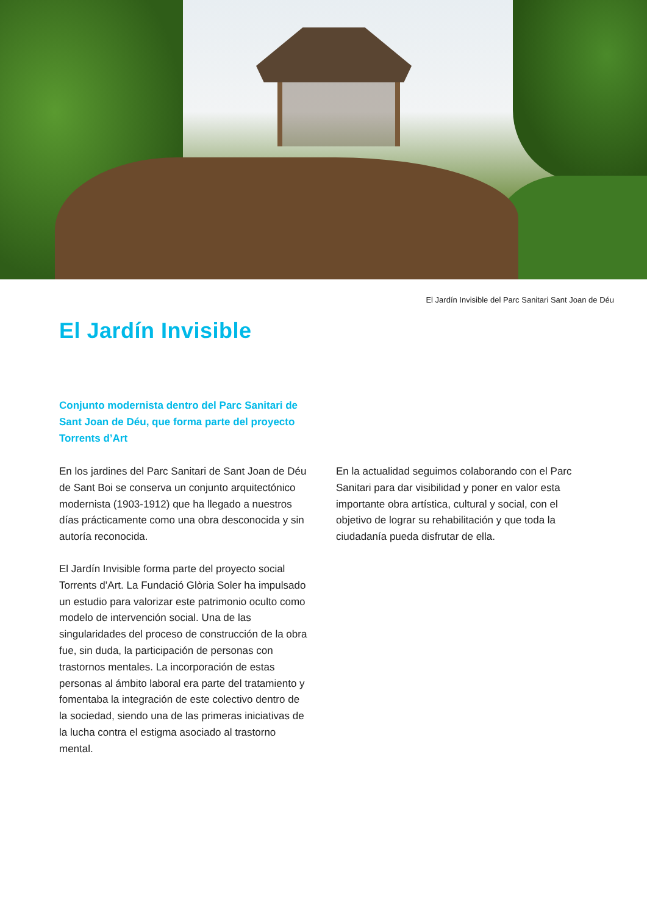El Jardín Invisible del Parc Sanitari Sant Joan de Déu
El Jardín Invisible
Conjunto modernista dentro del Parc Sanitari de Sant Joan de Déu, que forma parte del proyecto Torrents d’Art
En los jardines del Parc Sanitari de Sant Joan de Déu de Sant Boi se conserva un conjunto arquitectónico modernista (1903-1912) que ha llegado a nuestros días prácticamente como una obra desconocida y sin autoría reconocida.
El Jardín Invisible forma parte del proyecto social Torrents d’Art. La Fundació Glòria Soler ha impulsado un estudio para valorizar este patrimonio oculto como modelo de intervención social. Una de las singularidades del proceso de construcción de la obra fue, sin duda, la participación de personas con trastornos mentales. La incorporación de estas personas al ámbito laboral era parte del tratamiento y fomentaba la integración de este colectivo dentro de la sociedad, siendo una de las primeras iniciativas de la lucha contra el estigma asociado al trastorno mental.
En la actualidad seguimos colaborando con el Parc Sanitari para dar visibilidad y poner en valor esta importante obra artística, cultural y social, con el objetivo de lograr su rehabilitación y que toda la ciudadanía pueda disfrutar de ella.